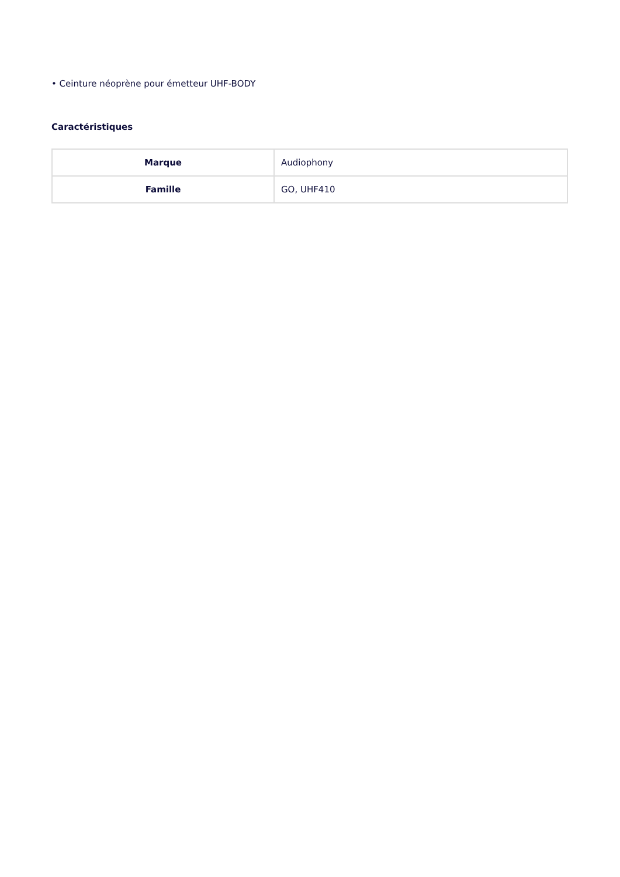• Ceinture néoprène pour émetteur UHF-BODY
Caractéristiques
| Marque | Audiophony |
| Famille | GO, UHF410 |